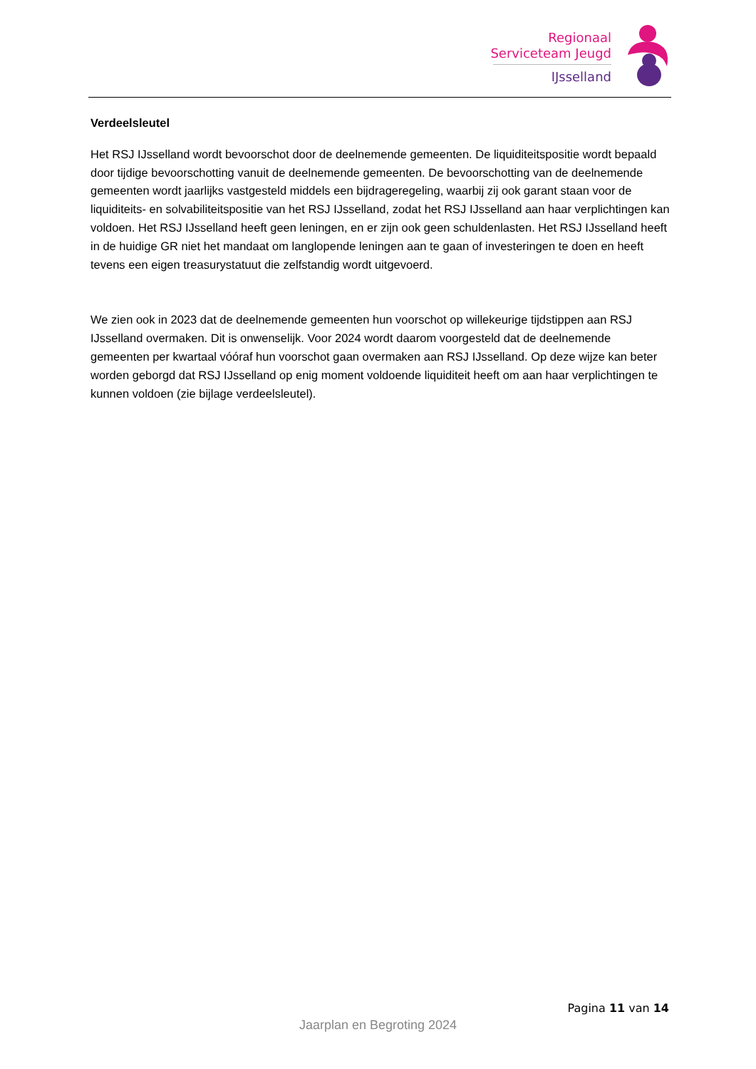Regionaal
Serviceteam Jeugd
IJsselland
Verdeelsleutel
Het RSJ IJsselland wordt bevoorschot door de deelnemende gemeenten. De liquiditeitspositie wordt bepaald door tijdige bevoorschotting vanuit de deelnemende gemeenten. De bevoorschotting van de deelnemende gemeenten wordt jaarlijks vastgesteld middels een bijdrageregeling, waarbij zij ook garant staan voor de liquiditeits- en solvabiliteitspositie van het RSJ IJsselland, zodat het RSJ IJsselland aan haar verplichtingen kan voldoen. Het RSJ IJsselland heeft geen leningen, en er zijn ook geen schuldenlasten. Het RSJ IJsselland heeft in de huidige GR niet het mandaat om langlopende leningen aan te gaan of investeringen te doen en heeft tevens een eigen treasurystatuut die zelfstandig wordt uitgevoerd.
We zien ook in 2023 dat de deelnemende gemeenten hun voorschot op willekeurige tijdstippen aan RSJ IJsselland overmaken. Dit is onwenselijk. Voor 2024 wordt daarom voorgesteld dat de deelnemende gemeenten per kwartaal vóóraf hun voorschot gaan overmaken aan RSJ IJsselland. Op deze wijze kan beter worden geborgd dat RSJ IJsselland op enig moment voldoende liquiditeit heeft om aan haar verplichtingen te kunnen voldoen (zie bijlage verdeelsleutel).
Pagina 11 van 14
Jaarplan en Begroting 2024